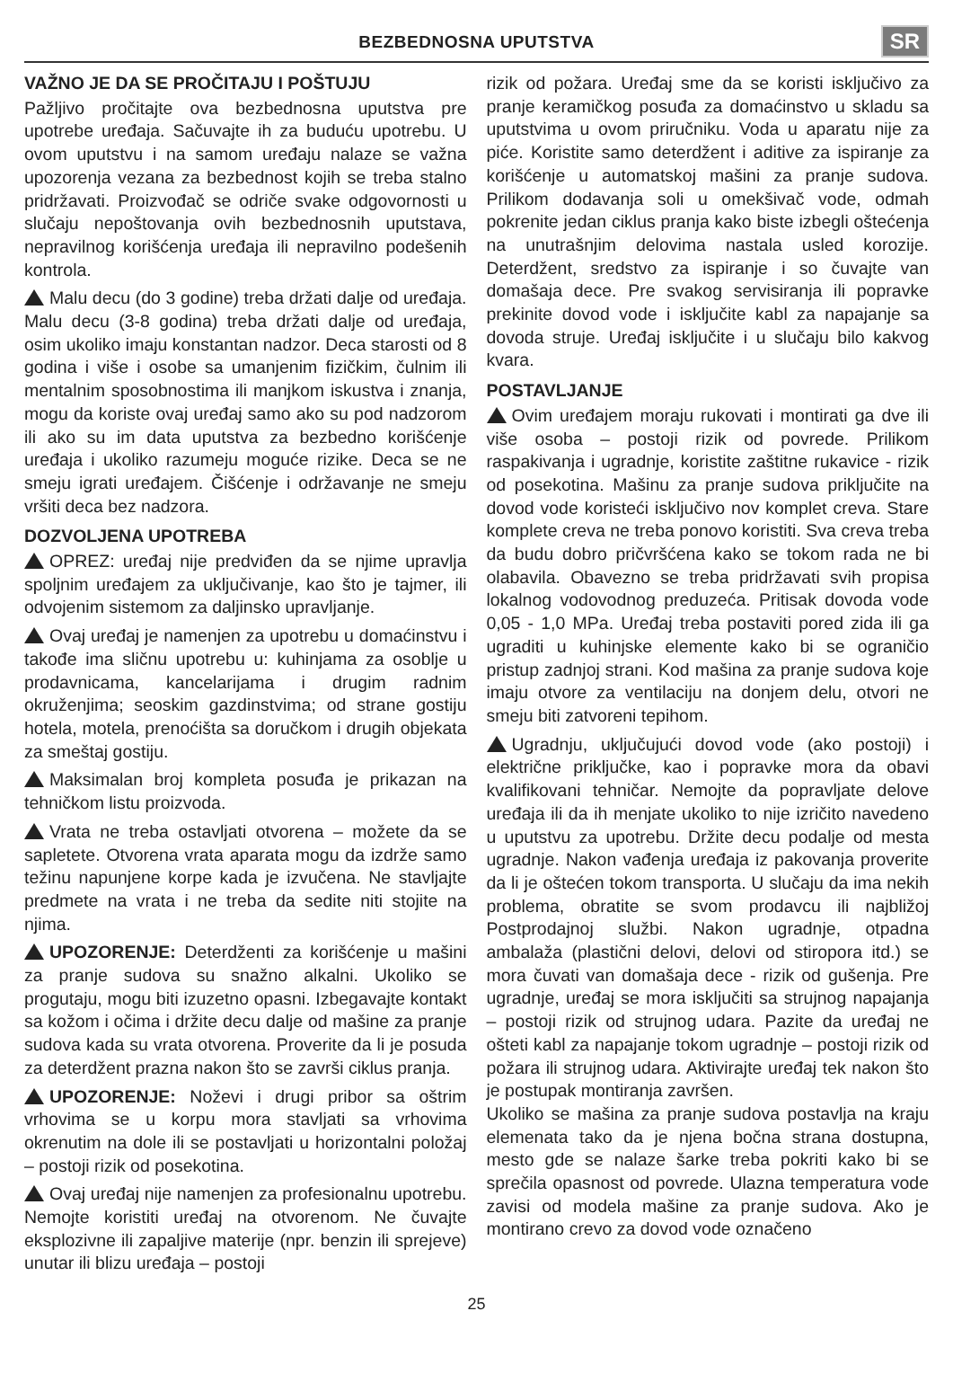BEZBEDNOSNA UPUTSTVA
SR
VAŽNO JE DA SE PROČITAJU I POŠTUJU
Pažljivo pročitajte ova bezbednosna uputstva pre upotrebe uređaja. Sačuvajte ih za buduću upotrebu. U ovom uputstvu i na samom uređaju nalaze se važna upozorenja vezana za bezbednost kojih se treba stalno pridržavati. Proizvođač se odriče svake odgovornosti u slučaju nepoštovanja ovih bezbednosnih uputstava, nepravilnog korišćenja uređaja ili nepravilno podešenih kontrola.
Malu decu (do 3 godine) treba držati dalje od uređaja. Malu decu (3-8 godina) treba držati dalje od uređaja, osim ukoliko imaju konstantan nadzor. Deca starosti od 8 godina i više i osobe sa umanjenim fizičkim, čulnim ili mentalnim sposobnostima ili manjkom iskustva i znanja, mogu da koriste ovaj uređaj samo ako su pod nadzorom ili ako su im data uputstva za bezbedno korišćenje uređaja i ukoliko razumeju moguće rizike. Deca se ne smeju igrati uređajem. Čišćenje i održavanje ne smeju vršiti deca bez nadzora.
DOZVOLJENA UPOTREBA
OPREZ: uređaj nije predviđen da se njime upravlja spoljnim uređajem za uključivanje, kao što je tajmer, ili odvojenim sistemom za daljinsko upravljanje.
Ovaj uređaj je namenjen za upotrebu u domaćinstvu i takođe ima sličnu upotrebu u: kuhinjama za osoblje u prodavnicama, kancelarijama i drugim radnim okruženjima; seoskim gazdinstvima; od strane gostiju hotela, motela, prenoćišta sa doručkom i drugih objekata za smeštaj gostiju.
Maksimalan broj kompleta posuđa je prikazan na tehničkom listu proizvoda.
Vrata ne treba ostavljati otvorena – možete da se sapletete. Otvorena vrata aparata mogu da izdrže samo težinu napunjene korpe kada je izvučena. Ne stavljajte predmete na vrata i ne treba da sedite niti stojite na njima.
UPOZORENJE: Deterdženti za korišćenje u mašini za pranje sudova su snažno alkalni. Ukoliko se progutaju, mogu biti izuzetno opasni. Izbegavajte kontakt sa kožom i očima i držite decu dalje od mašine za pranje sudova kada su vrata otvorena. Proverite da li je posuda za deterdžent prazna nakon što se završi ciklus pranja.
UPOZORENJE: Noževi i drugi pribor sa oštrim vrhovima se u korpu mora stavljati sa vrhovima okrenutim na dole ili se postavljati u horizontalni položaj – postoji rizik od posekotina.
Ovaj uređaj nije namenjen za profesionalnu upotrebu. Nemojte koristiti uređaj na otvorenom. Ne čuvajte eksplozivne ili zapaljive materije (npr. benzin ili sprejeve) unutar ili blizu uređaja – postoji
rizik od požara. Uređaj sme da se koristi isključivo za pranje keramičkog posuđa za domaćinstvo u skladu sa uputstvima u ovom priručniku. Voda u aparatu nije za piće. Koristite samo deterdžent i aditive za ispiranje za korišćenje u automatskoj mašini za pranje sudova. Prilikom dodavanja soli u omekšivač vode, odmah pokrenite jedan ciklus pranja kako biste izbegli oštećenja na unutrašnjim delovima nastala usled korozije. Deterdžent, sredstvo za ispiranje i so čuvajte van domašaja dece. Pre svakog servisiranja ili popravke prekinite dovod vode i isključite kabl za napajanje sa dovoda struje. Uređaj isključite i u slučaju bilo kakvog kvara.
POSTAVLJANJE
Ovim uređajem moraju rukovati i montirati ga dve ili više osoba – postoji rizik od povrede. Prilikom raspakivanja i ugradnje, koristite zaštitne rukavice - rizik od posekotina. Mašinu za pranje sudova priključite na dovod vode koristeći isključivo nov komplet creva. Stare komplete creva ne treba ponovo koristiti. Sva creva treba da budu dobro pričvršćena kako se tokom rada ne bi olabavila. Obavezno se treba pridržavati svih propisa lokalnog vodovodnog preduzeća. Pritisak dovoda vode 0,05 - 1,0 MPa. Uređaj treba postaviti pored zida ili ga ugraditi u kuhinjske elemente kako bi se ograničio pristup zadnjoj strani. Kod mašina za pranje sudova koje imaju otvore za ventilaciju na donjem delu, otvori ne smeju biti zatvoreni tepihom.
Ugradnju, uključujući dovod vode (ako postoji) i električne priključke, kao i popravke mora da obavi kvalifikovani tehničar. Nemojte da popravljate delove uređaja ili da ih menjate ukoliko to nije izričito navedeno u uputstvu za upotrebu. Držite decu podalje od mesta ugradnje. Nakon vađenja uređaja iz pakovanja proverite da li je oštećen tokom transporta. U slučaju da ima nekih problema, obratite se svom prodavcu ili najbližoj Postprodajnoj službi. Nakon ugradnje, otpadna ambalaža (plastični delovi, delovi od stiropora itd.) se mora čuvati van domašaja dece - rizik od gušenja. Pre ugradnje, uređaj se mora isključiti sa strujnog napajanja – postoji rizik od strujnog udara. Pazite da uređaj ne ošteti kabl za napajanje tokom ugradnje – postoji rizik od požara ili strujnog udara. Aktivirajte uređaj tek nakon što je postupak montiranja završen.
Ukoliko se mašina za pranje sudova postavlja na kraju elemenata tako da je njena bočna strana dostupna, mesto gde se nalaze šarke treba pokriti kako bi se sprečila opasnost od povrede. Ulazna temperatura vode zavisi od modela mašine za pranje sudova. Ako je montirano crevo za dovod vode označeno
25